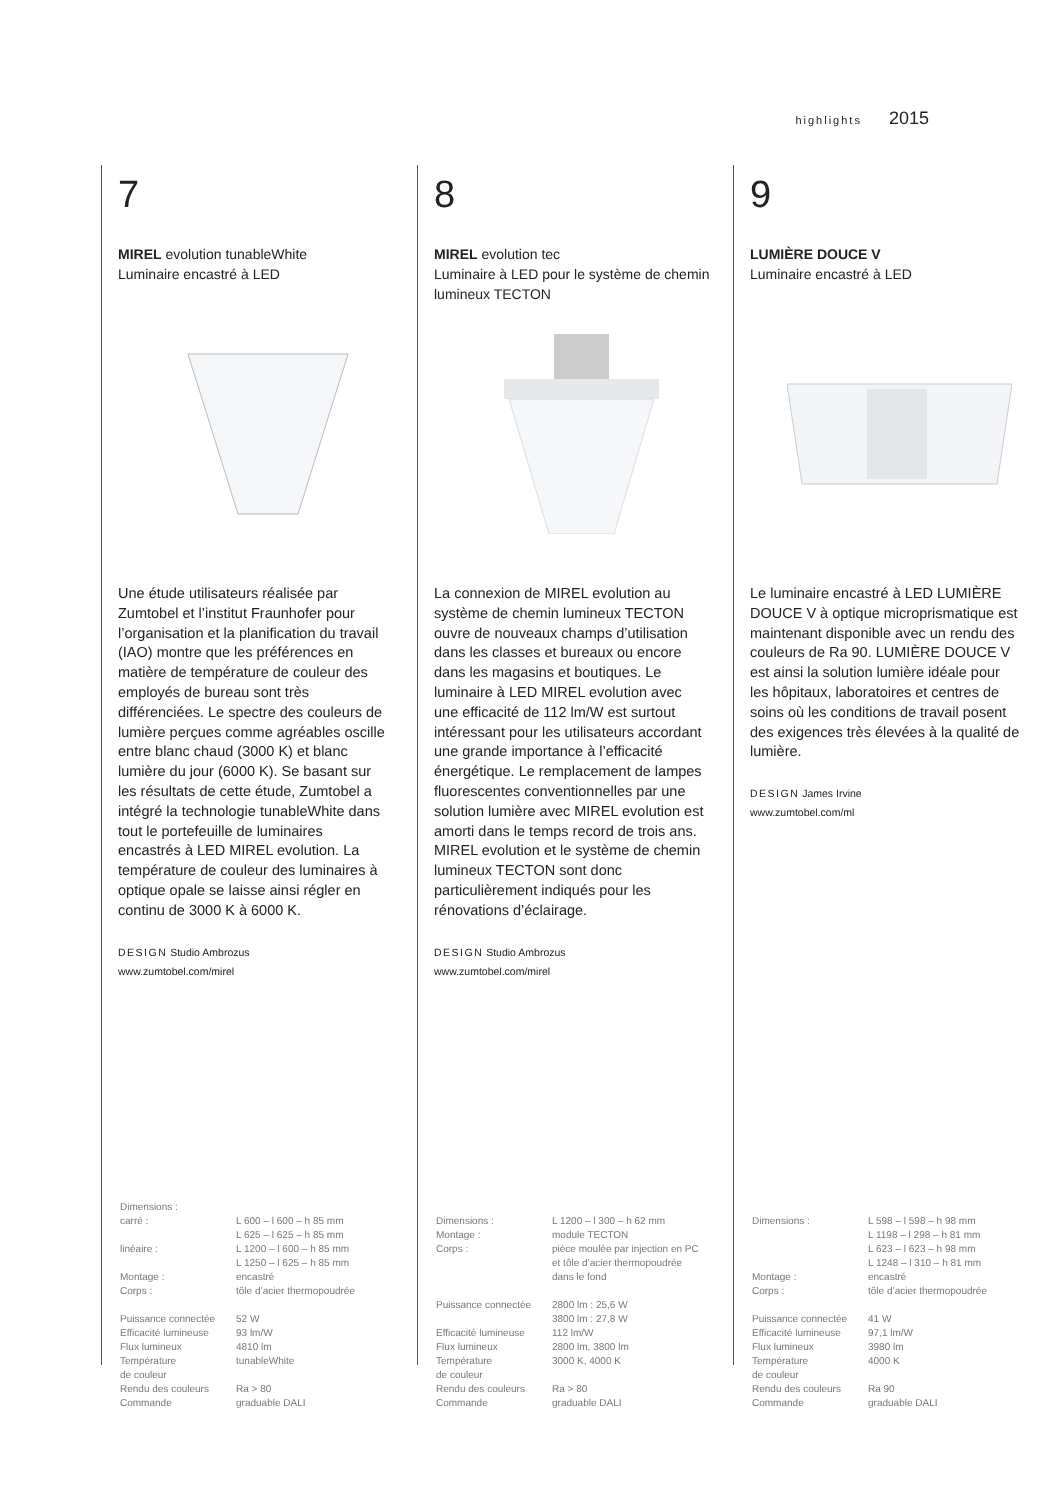highlights 2015
7
MIREL evolution tunableWhite
Luminaire encastré à LED
Une étude utilisateurs réalisée par Zumtobel et l’institut Fraunhofer pour l’organisation et la planification du travail (IAO) montre que les préférences en matière de température de couleur des employés de bureau sont très différenciées. Le spectre des couleurs de lumière perçues comme agréables oscille entre blanc chaud (3000 K) et blanc lumière du jour (6000 K). Se basant sur les résultats de cette étude, Zumtobel a intégré la technologie tunableWhite dans tout le portefeuille de luminaires encastrés à LED MIREL evolution. La température de couleur des luminaires à optique opale se laisse ainsi régler en continu de 3000 K à 6000 K.
DESIGN Studio Ambrozus
www.zumtobel.com/mirel
| Dimensions : | |
| carré : | L 600 – l 600 – h 85 mm L 625 – l 625 – h 85 mm |
| linéaire : | L 1200 – l 600 – h 85 mm L 1250 – l 625 – h 85 mm |
| Montage : | encastré |
| Corps : | tôle d’acier thermopoudrée |
| Puissance connectée | 52 W |
| Efficacité lumineuse | 93 lm/W |
| Flux lumineux | 4810 lm |
| Température de couleur | tunableWhite |
| Rendu des couleurs | Ra > 80 |
| Commande | graduable DALI |
8
MIREL evolution tec
Luminaire à LED pour le système de chemin lumineux TECTON
La connexion de MIREL evolution au système de chemin lumineux TECTON ouvre de nouveaux champs d’utilisation dans les classes et bureaux ou encore dans les magasins et boutiques. Le luminaire à LED MIREL evolution avec une efficacité de 112 lm/W est surtout intéressant pour les utilisateurs accordant une grande importance à l’efficacité énergétique. Le remplacement de lampes fluorescentes conventionnelles par une solution lumière avec MIREL evolution est amorti dans le temps record de trois ans. MIREL evolution et le système de chemin lumineux TECTON sont donc particulièrement indiqués pour les rénovations d’éclairage.
DESIGN Studio Ambrozus
www.zumtobel.com/mirel
| Dimensions : | L 1200 – l 300 – h 62 mm |
| Montage : | module TECTON |
| Corps : | pièce moulée par injection en PC et tôle d’acier thermopoudrée dans le fond |
| Puissance connectée | 2800 lm : 25,6 W 3800 lm : 27,8 W |
| Efficacité lumineuse | 112 lm/W |
| Flux lumineux | 2800 lm, 3800 lm |
| Température de couleur | 3000 K, 4000 K |
| Rendu des couleurs | Ra > 80 |
| Commande | graduable DALI |
9
LUMIÈRE DOUCE V
Luminaire encastré à LED
Le luminaire encastré à LED LUMIÈRE DOUCE V à optique microprismatique est maintenant disponible avec un rendu des couleurs de Ra 90. LUMIÈRE DOUCE V est ainsi la solution lumière idéale pour les hôpitaux, laboratoires et centres de soins où les conditions de travail posent des exigences très élevées à la qualité de lumière.
DESIGN James Irvine
www.zumtobel.com/ml
| Dimensions : | L 598 – l 598 – h 98 mm L 1198 – l 298 – h 81 mm L 623 – l 623 – h 98 mm L 1248 – l 310 – h 81 mm |
| Montage : | encastré |
| Corps : | tôle d’acier thermopoudrée |
| Puissance connectée | 41 W |
| Efficacité lumineuse | 97,1 lm/W |
| Flux lumineux | 3980 lm |
| Température de couleur | 4000 K |
| Rendu des couleurs | Ra 90 |
| Commande | graduable DALI |